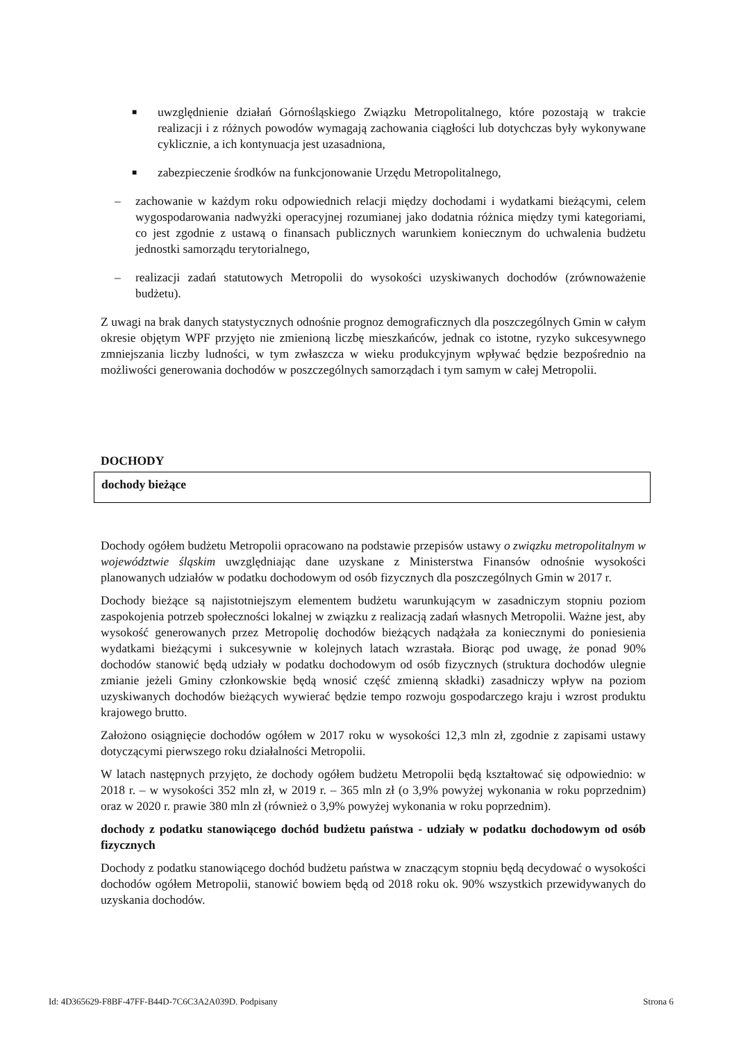■
uwzględnienie działań Górnośląskiego Związku Metropolitalnego, które pozostają w trakcie realizacji i z różnych powodów wymagają zachowania ciągłości lub dotychczas były wykonywane cyklicznie, a ich kontynuacja jest uzasadniona,
■
zabezpieczenie środków na funkcjonowanie Urzędu Metropolitalnego,
– zachowanie w każdym roku odpowiednich relacji między dochodami i wydatkami bieżącymi, celem wygospodarowania nadwyżki operacyjnej rozumianej jako dodatnia różnica między tymi kategoriami, co jest zgodnie z ustawą o finansach publicznych warunkiem koniecznym do uchwalenia budżetu jednostki samorządu terytorialnego,
– realizacji zadań statutowych Metropolii do wysokości uzyskiwanych dochodów (zrównoważenie budżetu).
Z uwagi na brak danych statystycznych odnośnie prognoz demograficznych dla poszczególnych Gmin w całym okresie objętym WPF przyjęto nie zmienioną liczbę mieszkańców, jednak co istotne, ryzyko sukcesywnego zmniejszania liczby ludności, w tym zwłaszcza w wieku produkcyjnym wpływać będzie bezpośrednio na możliwości generowania dochodów w poszczególnych samorządach i tym samym w całej Metropolii.
DOCHODY
dochody bieżące
Dochody ogółem budżetu Metropolii opracowano na podstawie przepisów ustawy o związku metropolitalnym w województwie śląskim uwzględniając dane uzyskane z Ministerstwa Finansów odnośnie wysokości planowanych udziałów w podatku dochodowym od osób fizycznych dla poszczególnych Gmin w 2017 r.
Dochody bieżące są najistotniejszym elementem budżetu warunkującym w zasadniczym stopniu poziom zaspokojenia potrzeb społeczności lokalnej w związku z realizacją zadań własnych Metropolii. Ważne jest, aby wysokość generowanych przez Metropolię dochodów bieżących nadążała za koniecznymi do poniesienia wydatkami bieżącymi i sukcesywnie w kolejnych latach wzrastała. Biorąc pod uwagę, że ponad 90% dochodów stanowić będą udziały w podatku dochodowym od osób fizycznych (struktura dochodów ulegnie zmianie jeżeli Gminy członkowskie będą wnosić część zmienną składki) zasadniczy wpływ na poziom uzyskiwanych dochodów bieżących wywierać będzie tempo rozwoju gospodarczego kraju i wzrost produktu krajowego brutto.
Założono osiągnięcie dochodów ogółem w 2017 roku w wysokości 12,3 mln zł, zgodnie z zapisami ustawy dotyczącymi pierwszego roku działalności Metropolii.
W latach następnych przyjęto, że dochody ogółem budżetu Metropolii będą kształtować się odpowiednio: w 2018 r. – w wysokości 352 mln zł, w 2019 r. – 365 mln zł (o 3,9% powyżej wykonania w roku poprzednim) oraz w 2020 r. prawie 380 mln zł (również o 3,9% powyżej wykonania w roku poprzednim).
dochody z podatku stanowiącego dochód budżetu państwa - udziały w podatku dochodowym od osób fizycznych
Dochody z podatku stanowiącego dochód budżetu państwa w znaczącym stopniu będą decydować o wysokości dochodów ogółem Metropolii, stanowić bowiem będą od 2018 roku ok. 90% wszystkich przewidywanych do uzyskania dochodów.
Id: 4D365629-F8BF-47FF-B44D-7C6C3A2A039D. Podpisany Strona 6